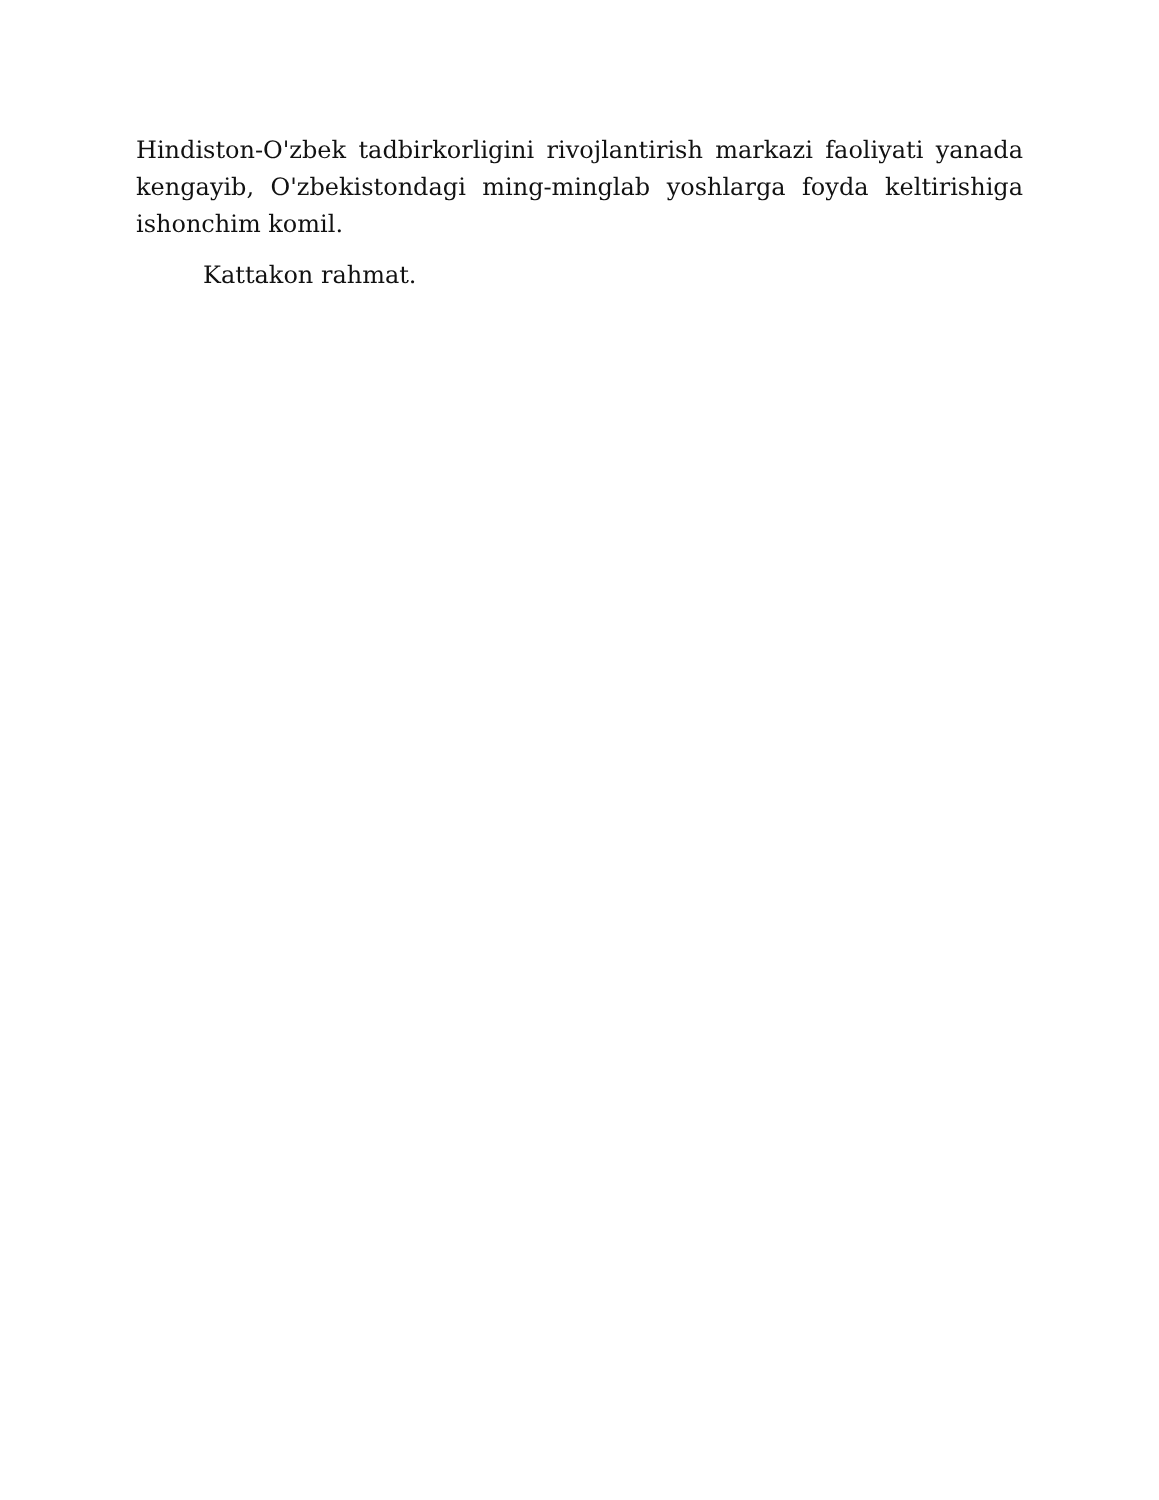Hindiston-O'zbek tadbirkorligini rivojlantirish markazi faoliyati yanada kengayib, O'zbekistondagi ming-minglab yoshlarga foyda keltirishiga ishonchim komil.
Kattakon rahmat.